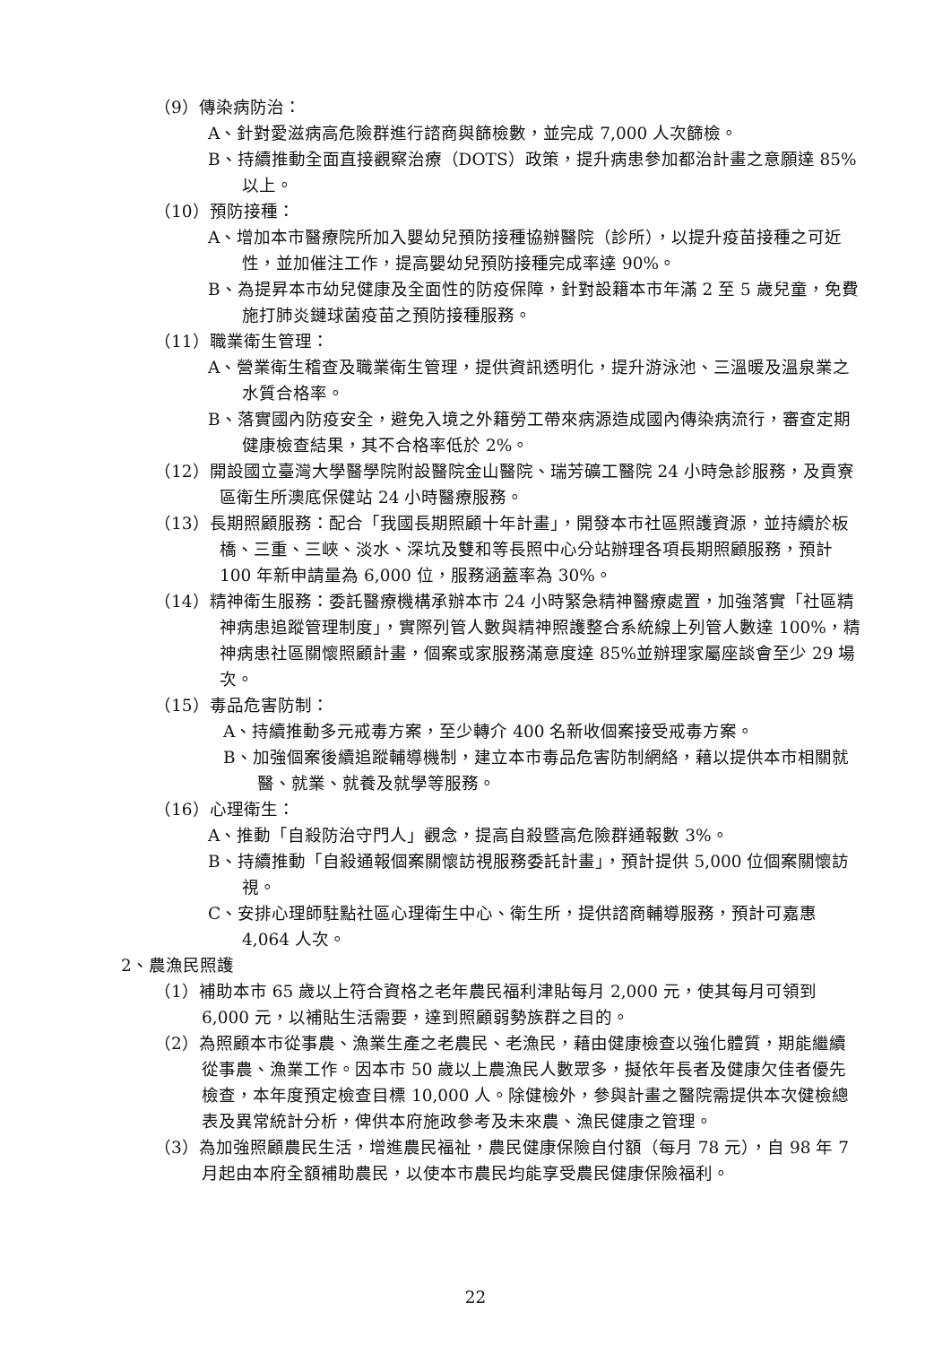（9）傳染病防治：
A、針對愛滋病高危險群進行諮商與篩檢數，並完成 7,000 人次篩檢。
B、持續推動全面直接觀察治療（DOTS）政策，提升病患參加都治計畫之意願達 85%以上。
（10）預防接種：
A、增加本市醫療院所加入嬰幼兒預防接種協辦醫院（診所），以提升疫苗接種之可近性，並加催注工作，提高嬰幼兒預防接種完成率達 90%。
B、為提昇本市幼兒健康及全面性的防疫保障，針對設籍本市年滿 2 至 5 歲兒童，免費施打肺炎鏈球菌疫苗之預防接種服務。
（11）職業衛生管理：
A、營業衛生稽查及職業衛生管理，提供資訊透明化，提升游泳池、三溫暖及溫泉業之水質合格率。
B、落實國內防疫安全，避免入境之外籍勞工帶來病源造成國內傳染病流行，審查定期健康檢查結果，其不合格率低於 2%。
（12）開設國立臺灣大學醫學院附設醫院金山醫院、瑞芳礦工醫院 24 小時急診服務，及貢寮區衛生所澳底保健站 24 小時醫療服務。
（13）長期照顧服務：配合「我國長期照顧十年計畫」，開發本市社區照護資源，並持續於板橋、三重、三峽、淡水、深坑及雙和等長照中心分站辦理各項長期照顧服務，預計 100 年新申請量為 6,000 位，服務涵蓋率為 30%。
（14）精神衛生服務：委託醫療機構承辦本市 24 小時緊急精神醫療處置，加強落實「社區精神病患追蹤管理制度」，實際列管人數與精神照護整合系統線上列管人數達 100%，精神病患社區關懷照顧計畫，個案或家服務滿意度達 85%並辦理家屬座談會至少 29 場次。
（15）毒品危害防制：
A、持續推動多元戒毒方案，至少轉介 400 名新收個案接受戒毒方案。
B、加強個案後續追蹤輔導機制，建立本市毒品危害防制網絡，藉以提供本市相關就醫、就業、就養及就學等服務。
（16）心理衛生：
A、推動「自殺防治守門人」觀念，提高自殺暨高危險群通報數 3%。
B、持續推動「自殺通報個案關懷訪視服務委託計畫」，預計提供 5,000 位個案關懷訪視。
C、安排心理師駐點社區心理衛生中心、衛生所，提供諮商輔導服務，預計可嘉惠 4,064 人次。
2、農漁民照護
（1）補助本市 65 歲以上符合資格之老年農民福利津貼每月 2,000 元，使其每月可領到 6,000 元，以補貼生活需要，達到照顧弱勢族群之目的。
（2）為照顧本市從事農、漁業生產之老農民、老漁民，藉由健康檢查以強化體質，期能繼續從事農、漁業工作。因本市 50 歲以上農漁民人數眾多，擬依年長者及健康欠佳者優先檢查，本年度預定檢查目標 10,000 人。除健檢外，參與計畫之醫院需提供本次健檢總表及異常統計分析，俾供本府施政參考及未來農、漁民健康之管理。
（3）為加強照顧農民生活，增進農民福祉，農民健康保險自付額（每月 78 元），自 98 年 7 月起由本府全額補助農民，以使本市農民均能享受農民健康保險福利。
22